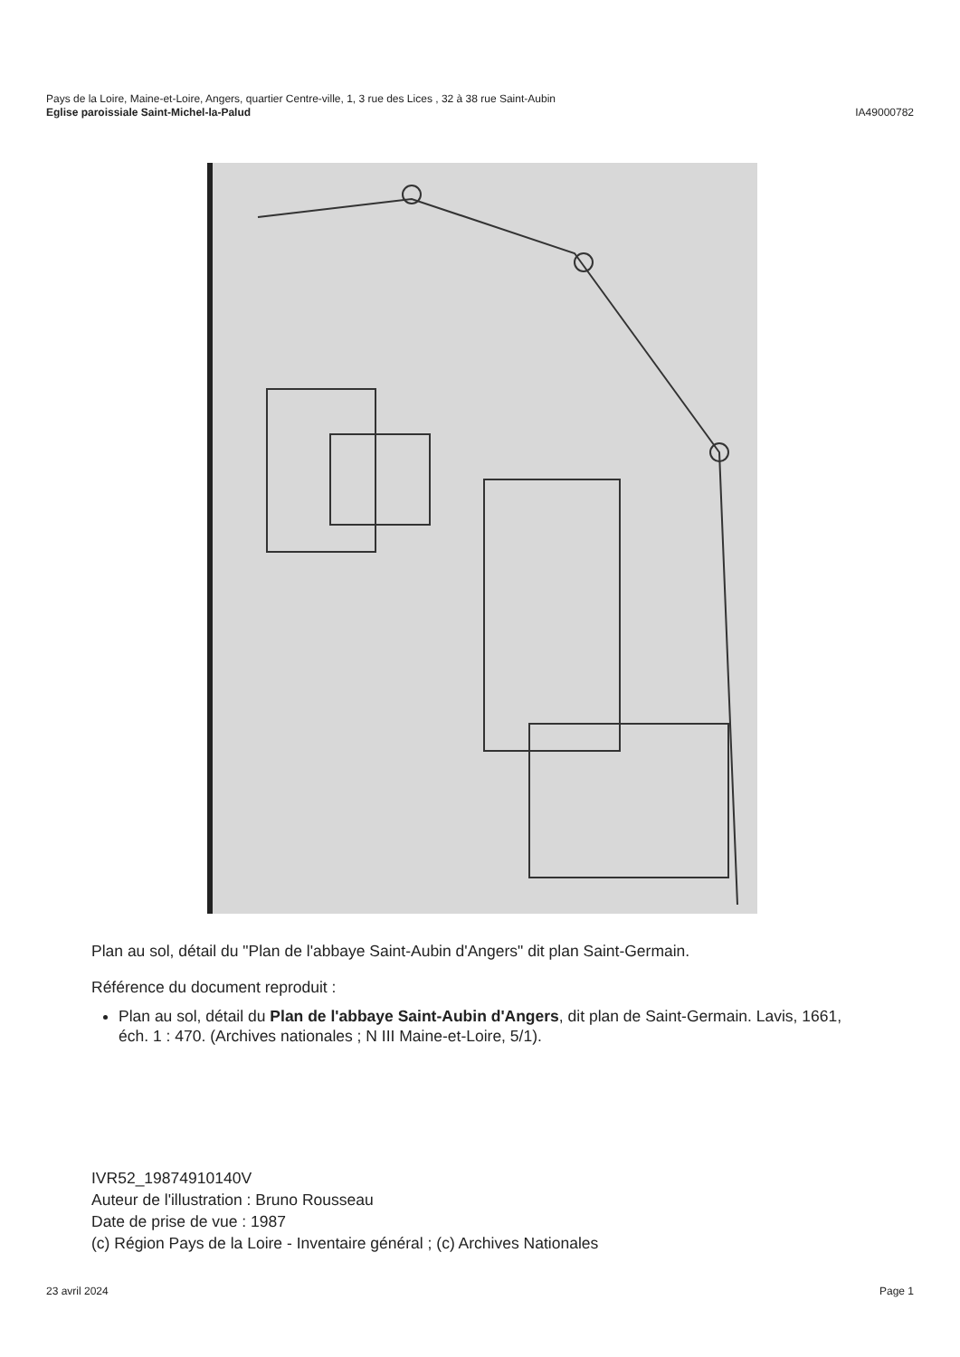Pays de la Loire, Maine-et-Loire, Angers, quartier Centre-ville, 1, 3 rue des Lices , 32 à 38 rue Saint-Aubin
Eglise paroissiale Saint-Michel-la-Palud IA49000782
Plan au sol, détail du "Plan de l'abbaye Saint-Aubin d'Angers" dit plan Saint-Germain.
Référence du document reproduit :
Plan au sol, détail du Plan de l'abbaye Saint-Aubin d'Angers, dit plan de Saint-Germain. Lavis, 1661, éch. 1 : 470. (Archives nationales ; N III Maine-et-Loire, 5/1).
IVR52_19874910140V
Auteur de l'illustration : Bruno Rousseau
Date de prise de vue : 1987
(c) Région Pays de la Loire - Inventaire général ; (c) Archives Nationales
23 avril 2024 Page 1